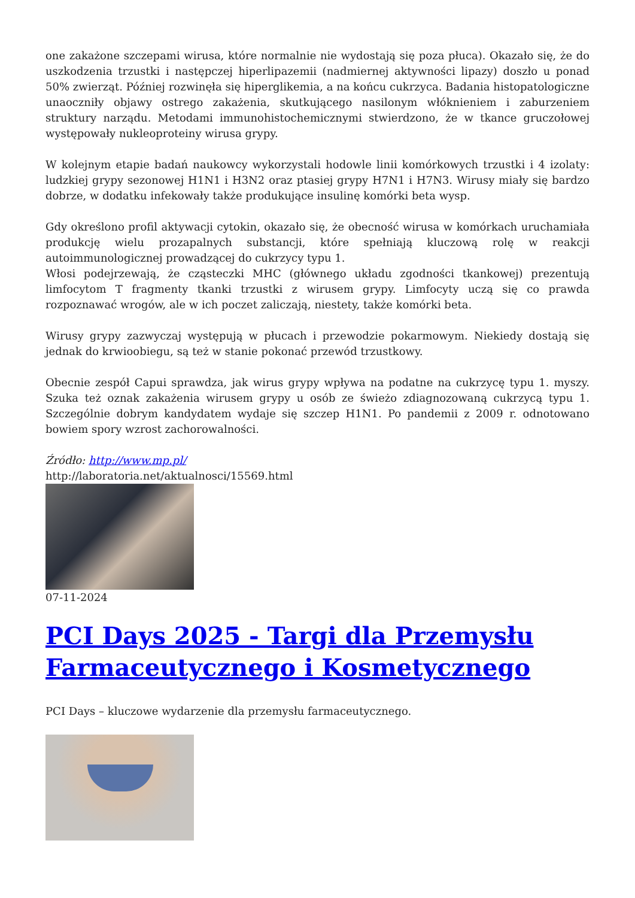one zakażone szczepami wirusa, które normalnie nie wydostają się poza płuca). Okazało się, że do uszkodzenia trzustki i następczej hiperlipazemii (nadmiernej aktywności lipazy) doszło u ponad 50% zwierząt. Później rozwinęła się hiperglikemia, a na końcu cukrzyca. Badania histopatologiczne unaoczniły objawy ostrego zakażenia, skutkującego nasilonym włóknieniem i zaburzeniem struktury narządu. Metodami immunohistochemicznymi stwierdzono, że w tkance gruczołowej występowały nukleoproteiny wirusa grypy.
W kolejnym etapie badań naukowcy wykorzystali hodowle linii komórkowych trzustki i 4 izolaty: ludzkiej grypy sezonowej H1N1 i H3N2 oraz ptasiej grypy H7N1 i H7N3. Wirusy miały się bardzo dobrze, w dodatku infekowały także produkujące insulinę komórki beta wysp.
Gdy określono profil aktywacji cytokin, okazało się, że obecność wirusa w komórkach uruchamiała produkcję wielu prozapalnych substancji, które spełniają kluczową rolę w reakcji autoimmunologicznej prowadzącej do cukrzycy typu 1.
Włosi podejrzewają, że cząsteczki MHC (głównego układu zgodności tkankowej) prezentują limfocytom T fragmenty tkanki trzustki z wirusem grypy. Limfocyty uczą się co prawda rozpoznawać wrogów, ale w ich poczet zaliczają, niestety, także komórki beta.
Wirusy grypy zazwyczaj występują w płucach i przewodzie pokarmowym. Niekiedy dostają się jednak do krwioobiegu, są też w stanie pokonać przewód trzustkowy.
Obecnie zespół Capui sprawdza, jak wirus grypy wpływa na podatne na cukrzycę typu 1. myszy. Szuka też oznak zakażenia wirusem grypy u osób ze świeżo zdiagnozowaną cukrzycą typu 1. Szczególnie dobrym kandydatem wydaje się szczep H1N1. Po pandemii z 2009 r. odnotowano bowiem spory wzrost zachorowalności.
Źródło: http://www.mp.pl/
http://laboratoria.net/aktualnosci/15569.html
07-11-2024
PCI Days 2025 - Targi dla Przemysłu Farmaceutycznego i Kosmetycznego
PCI Days – kluczowe wydarzenie dla przemysłu farmaceutycznego.